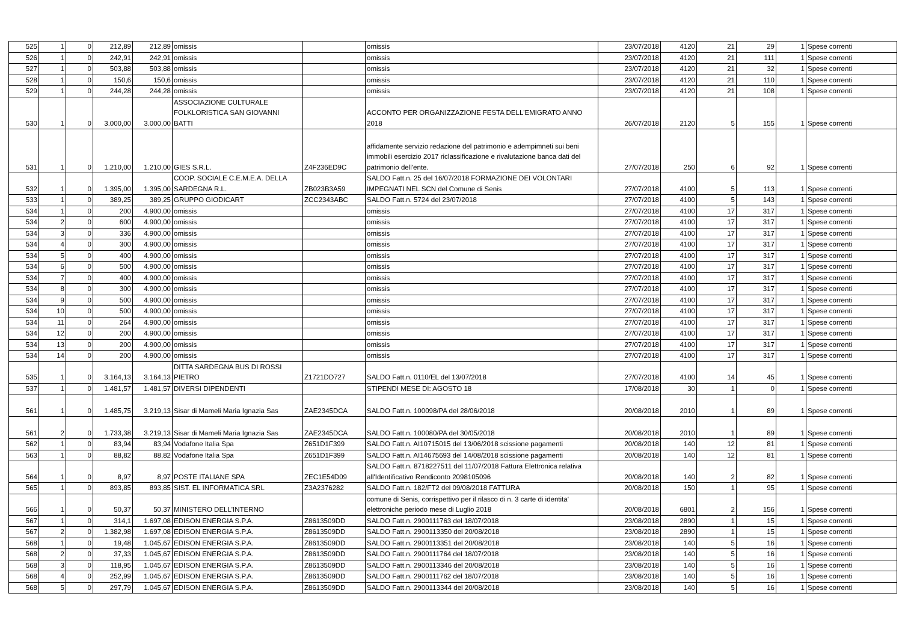| 525 | 1 | 0 | 212,89 | 212,89 | omissis | | omissis | 23/07/2018 | 4120 | 21 | 29 | 1 | Spese correnti |
| 526 | 1 | 0 | 242,91 | 242,91 | omissis | | omissis | 23/07/2018 | 4120 | 21 | 111 | 1 | Spese correnti |
| 527 | 1 | 0 | 503,88 | 503,88 | omissis | | omissis | 23/07/2018 | 4120 | 21 | 32 | 1 | Spese correnti |
| 528 | 1 | 0 | 150,6 | 150,6 | omissis | | omissis | 23/07/2018 | 4120 | 21 | 110 | 1 | Spese correnti |
| 529 | 1 | 0 | 244,28 | 244,28 | omissis | | omissis | 23/07/2018 | 4120 | 21 | 108 | 1 | Spese correnti |
| 530 | 1 | 0 | 3.000,00 | 3.000,00 | ASSOCIAZIONE CULTURALE FOLKLORISTICA SAN GIOVANNI BATTI | | ACCONTO PER ORGANIZZAZIONE FESTA DELL'EMIGRATO ANNO 2018 | 26/07/2018 | 2120 | 5 | 155 | 1 | Spese correnti |
| 531 | 1 | 0 | 1.210,00 | 1.210,00 | GIES S.R.L. | Z4F236ED9C | affidamente servizio redazione del patrimonio e adempimneti sui beni immobili esercizio 2017 riclassificazione e rivalutazione banca dati del patrimonio dell'ente. | 27/07/2018 | 250 | 6 | 92 | 1 | Spese correnti |
| 532 | 1 | 0 | 1.395,00 | 1.395,00 | COOP. SOCIALE C.E.M.E.A. DELLA SARDEGNA R.L. | ZB023B3A59 | SALDO Fatt.n. 25 del 16/07/2018 FORMAZIONE DEI VOLONTARI IMPEGNATI NEL SCN del Comune di Senis | 27/07/2018 | 4100 | 5 | 113 | 1 | Spese correnti |
| 533 | 1 | 0 | 389,25 | 389,25 | GRUPPO GIODICART | ZCC2343ABC | SALDO Fatt.n. 5724 del 23/07/2018 | 27/07/2018 | 4100 | 5 | 143 | 1 | Spese correnti |
| 534 | 1 | 0 | 200 | 4.900,00 | omissis | | omissis | 27/07/2018 | 4100 | 17 | 317 | 1 | Spese correnti |
| 534 | 2 | 0 | 600 | 4.900,00 | omissis | | omissis | 27/07/2018 | 4100 | 17 | 317 | 1 | Spese correnti |
| 534 | 3 | 0 | 336 | 4.900,00 | omissis | | omissis | 27/07/2018 | 4100 | 17 | 317 | 1 | Spese correnti |
| 534 | 4 | 0 | 300 | 4.900,00 | omissis | | omissis | 27/07/2018 | 4100 | 17 | 317 | 1 | Spese correnti |
| 534 | 5 | 0 | 400 | 4.900,00 | omissis | | omissis | 27/07/2018 | 4100 | 17 | 317 | 1 | Spese correnti |
| 534 | 6 | 0 | 500 | 4.900,00 | omissis | | omissis | 27/07/2018 | 4100 | 17 | 317 | 1 | Spese correnti |
| 534 | 7 | 0 | 400 | 4.900,00 | omissis | | omissis | 27/07/2018 | 4100 | 17 | 317 | 1 | Spese correnti |
| 534 | 8 | 0 | 300 | 4.900,00 | omissis | | omissis | 27/07/2018 | 4100 | 17 | 317 | 1 | Spese correnti |
| 534 | 9 | 0 | 500 | 4.900,00 | omissis | | omissis | 27/07/2018 | 4100 | 17 | 317 | 1 | Spese correnti |
| 534 | 10 | 0 | 500 | 4.900,00 | omissis | | omissis | 27/07/2018 | 4100 | 17 | 317 | 1 | Spese correnti |
| 534 | 11 | 0 | 264 | 4.900,00 | omissis | | omissis | 27/07/2018 | 4100 | 17 | 317 | 1 | Spese correnti |
| 534 | 12 | 0 | 200 | 4.900,00 | omissis | | omissis | 27/07/2018 | 4100 | 17 | 317 | 1 | Spese correnti |
| 534 | 13 | 0 | 200 | 4.900,00 | omissis | | omissis | 27/07/2018 | 4100 | 17 | 317 | 1 | Spese correnti |
| 534 | 14 | 0 | 200 | 4.900,00 | omissis | | omissis | 27/07/2018 | 4100 | 17 | 317 | 1 | Spese correnti |
| 535 | 1 | 0 | 3.164,13 | 3.164,13 | DITTA SARDEGNA BUS DI ROSSI PIETRO | Z1721DD727 | SALDO Fatt.n. 0110/EL del 13/07/2018 | 27/07/2018 | 4100 | 14 | 45 | 1 | Spese correnti |
| 537 | 1 | 0 | 1.481,57 | 1.481,57 | DIVERSI DIPENDENTI | | STIPENDI MESE DI: AGOSTO 18 | 17/08/2018 | 30 | 1 | 0 | 1 | Spese correnti |
| 561 | 1 | 0 | 1.485,75 | 3.219,13 | Sisar di Mameli Maria Ignazia Sas | ZAE2345DCA | SALDO Fatt.n. 100098/PA del 28/06/2018 | 20/08/2018 | 2010 | 1 | 89 | 1 | Spese correnti |
| 561 | 2 | 0 | 1.733,38 | 3.219,13 | Sisar di Mameli Maria Ignazia Sas | ZAE2345DCA | SALDO Fatt.n. 100080/PA del 30/05/2018 | 20/08/2018 | 2010 | 1 | 89 | 1 | Spese correnti |
| 562 | 1 | 0 | 83,94 | 83,94 | Vodafone Italia Spa | Z651D1F399 | SALDO Fatt.n. AI10715015 del 13/06/2018 scissione pagamenti | 20/08/2018 | 140 | 12 | 81 | 1 | Spese correnti |
| 563 | 1 | 0 | 88,82 | 88,82 | Vodafone Italia Spa | Z651D1F399 | SALDO Fatt.n. AI14675693 del 14/08/2018 scissione pagamenti | 20/08/2018 | 140 | 12 | 81 | 1 | Spese correnti |
| 564 | 1 | 0 | 8,97 | 8,97 | POSTE ITALIANE SPA | ZEC1E54D09 | SALDO Fatt.n. 8718227511 del 11/07/2018 Fattura Elettronica relativa all'Identificativo Rendiconto 2098105096 | 20/08/2018 | 140 | 2 | 82 | 1 | Spese correnti |
| 565 | 1 | 0 | 893,85 | 893,85 | SIST. EL INFORMATICA SRL | Z3A2376282 | SALDO Fatt.n. 182/FT2 del 09/08/2018 FATTURA | 20/08/2018 | 150 | 1 | 95 | 1 | Spese correnti |
| 566 | 1 | 0 | 50,37 | 50,37 | MINISTERO DELL'INTERNO | | comune di Senis, corrispettivo per il rilasco di n. 3 carte di identita' elettroniche periodo mese di Luglio 2018 | 20/08/2018 | 6801 | 2 | 156 | 1 | Spese correnti |
| 567 | 1 | 0 | 314,1 | 1.697,08 | EDISON ENERGIA S.P.A. | Z8613509DD | SALDO Fatt.n. 2900111763 del 18/07/2018 | 23/08/2018 | 2890 | 1 | 15 | 1 | Spese correnti |
| 567 | 2 | 0 | 1.382,98 | 1.697,08 | EDISON ENERGIA S.P.A. | Z8613509DD | SALDO Fatt.n. 2900113350 del 20/08/2018 | 23/08/2018 | 2890 | 1 | 15 | 1 | Spese correnti |
| 568 | 1 | 0 | 19,48 | 1.045,67 | EDISON ENERGIA S.P.A. | Z8613509DD | SALDO Fatt.n. 2900113351 del 20/08/2018 | 23/08/2018 | 140 | 5 | 16 | 1 | Spese correnti |
| 568 | 2 | 0 | 37,33 | 1.045,67 | EDISON ENERGIA S.P.A. | Z8613509DD | SALDO Fatt.n. 2900111764 del 18/07/2018 | 23/08/2018 | 140 | 5 | 16 | 1 | Spese correnti |
| 568 | 3 | 0 | 118,95 | 1.045,67 | EDISON ENERGIA S.P.A. | Z8613509DD | SALDO Fatt.n. 2900113346 del 20/08/2018 | 23/08/2018 | 140 | 5 | 16 | 1 | Spese correnti |
| 568 | 4 | 0 | 252,99 | 1.045,67 | EDISON ENERGIA S.P.A. | Z8613509DD | SALDO Fatt.n. 2900111762 del 18/07/2018 | 23/08/2018 | 140 | 5 | 16 | 1 | Spese correnti |
| 568 | 5 | 0 | 297,79 | 1.045,67 | EDISON ENERGIA S.P.A. | Z8613509DD | SALDO Fatt.n. 2900113344 del 20/08/2018 | 23/08/2018 | 140 | 5 | 16 | 1 | Spese correnti |